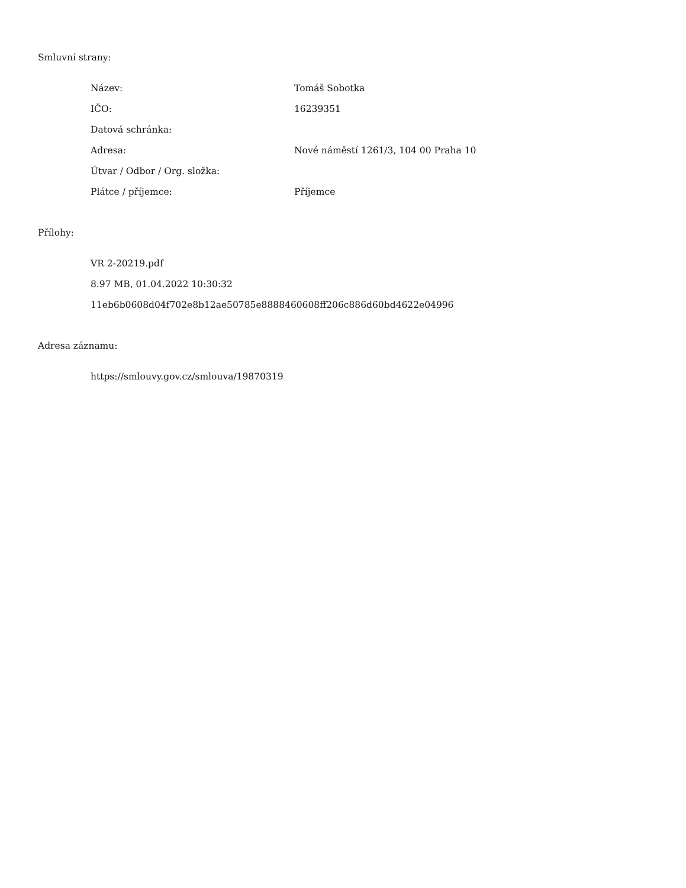Smluvní strany:
| Název: | Tomáš Sobotka |
| IČO: | 16239351 |
| Datová schránka: | |
| Adresa: | Nové náměstí 1261/3, 104 00 Praha 10 |
| Útvar / Odbor / Org. složka: | |
| Plátce / příjemce: | Příjemce |
Přílohy:
VR 2-20219.pdf
8.97 MB, 01.04.2022 10:30:32
11eb6b0608d04f702e8b12ae50785e8888460608ff206c886d60bd4622e04996
Adresa záznamu:
https://smlouvy.gov.cz/smlouva/19870319